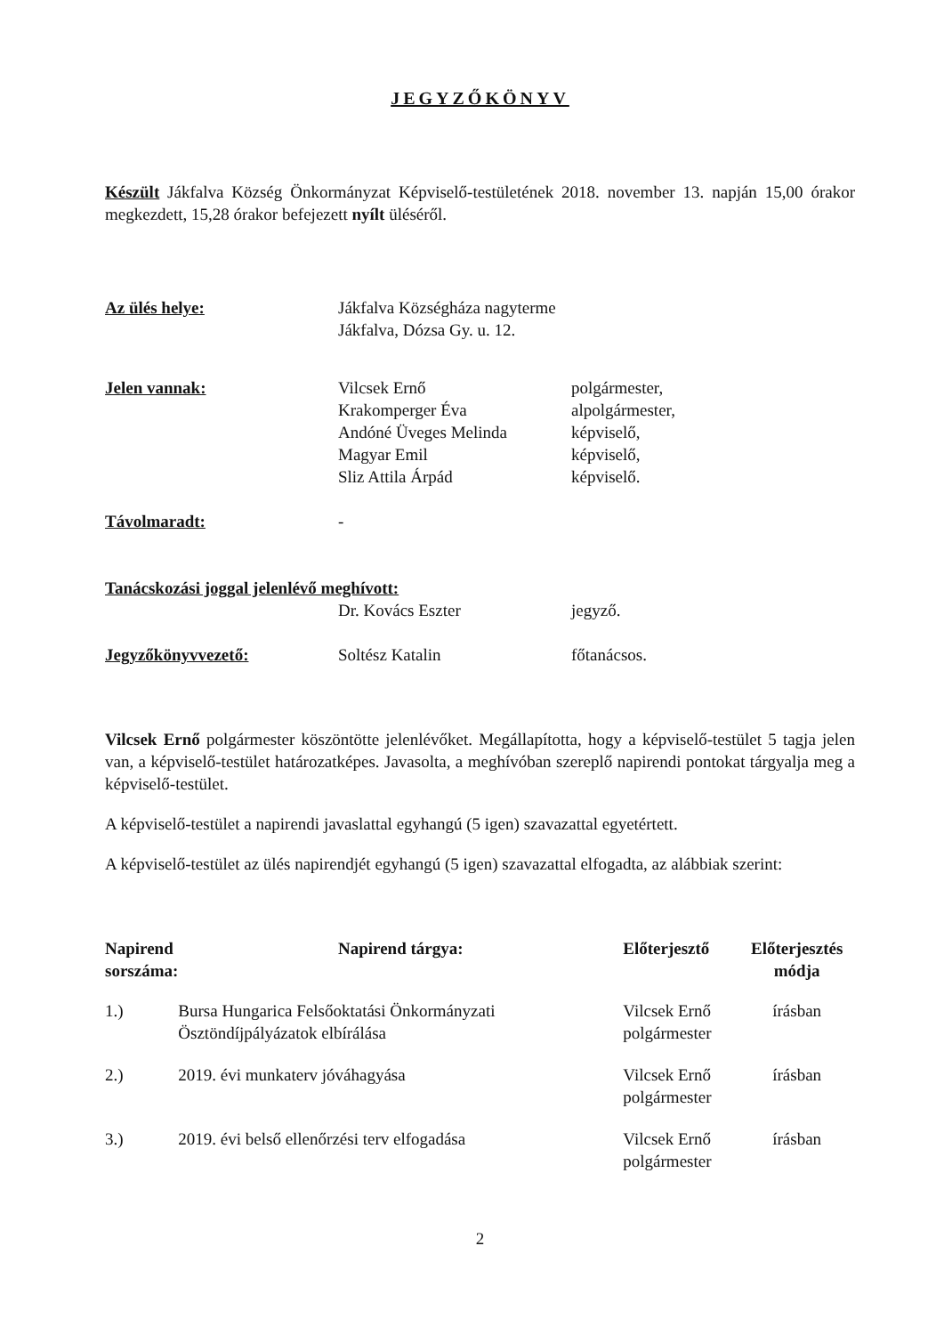JEGYZŐKÖNYV
Készült Jákfalva Község Önkormányzat Képviselő-testületének 2018. november 13. napján 15,00 órakor megkezdett, 15,28 órakor befejezett nyílt üléséről.
| Az ülés helye: | Jákfalva Községháza nagyterme Jákfalva, Dózsa Gy. u. 12. | |
| Jelen vannak: | Vilcsek Ernő Krakomperger Éva Andóné Üveges Melinda Magyar Emil Sliz Attila Árpád | polgármester, alpolgármester, képviselő, képviselő, képviselő. |
| Távolmaradt: | - | |
| Tanácskozási joggal jelenlévő meghívott: | | |
| | Dr. Kovács Eszter | jegyző. |
| Jegyzőkönyvvezető: | Soltész Katalin | főtanácsos. |
Vilcsek Ernő polgármester köszöntötte jelenlévőket. Megállapította, hogy a képviselő-testület 5 tagja jelen van, a képviselő-testület határozatképes. Javasolta, a meghívóban szereplő napirendi pontokat tárgyalja meg a képviselő-testület.
A képviselő-testület a napirendi javaslattal egyhangú (5 igen) szavazattal egyetértett.
A képviselő-testület az ülés napirendjét egyhangú (5 igen) szavazattal elfogadta, az alábbiak szerint:
| Napirend sorszáma: | Napirend tárgya: | Előterjesztő | Előterjesztés módja |
| --- | --- | --- | --- |
| 1.) | Bursa Hungarica Felsőoktatási Önkormányzati Ösztöndíjpályázatok elbírálása | Vilcsek Ernő polgármester | írásban |
| 2.) | 2019. évi munkaterv jóváhagyása | Vilcsek Ernő polgármester | írásban |
| 3.) | 2019. évi belső ellenőrzési terv elfogadása | Vilcsek Ernő polgármester | írásban |
2